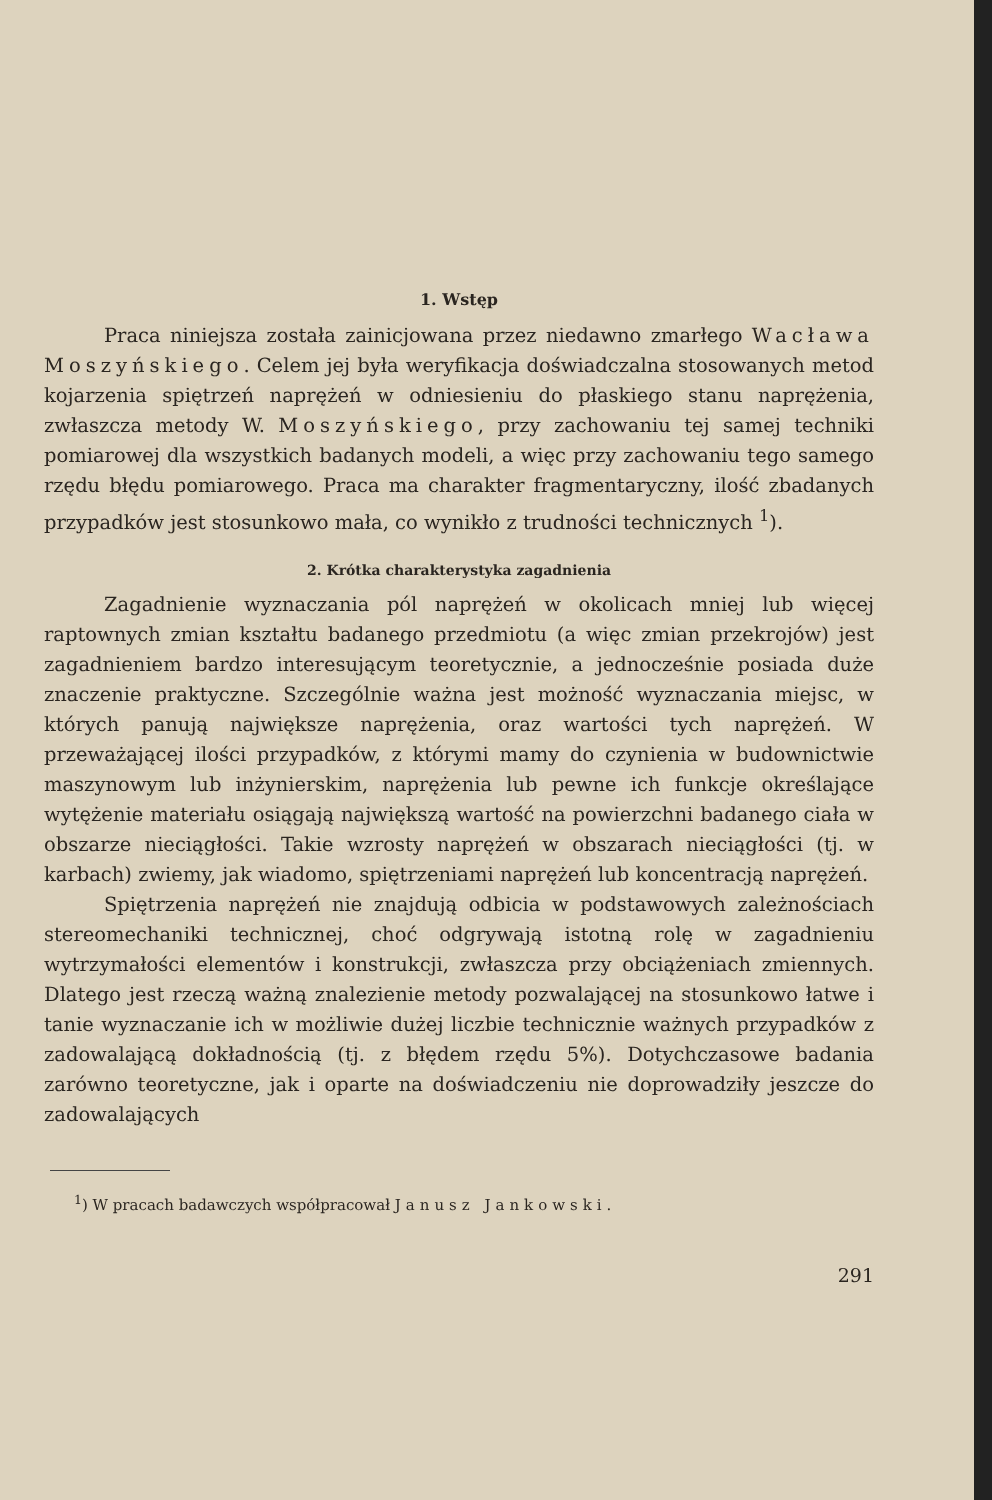1. Wstęp
Praca niniejsza została zainicjowana przez niedawno zmarłego Wacława Moszyńskiego. Celem jej była weryfikacja doświadczalna stosowanych metod kojarzenia spiętrzeń naprężeń w odniesieniu do płaskiego stanu naprężenia, zwłaszcza metody W. Moszyńskiego, przy zachowaniu tej samej techniki pomiarowej dla wszystkich badanych modeli, a więc przy zachowaniu tego samego rzędu błędu pomiarowego. Praca ma charakter fragmentaryczny, ilość zbadanych przypadków jest stosunkowo mała, co wynikło z trudności technicznych <sup>1</sup>).
2. Krótka charakterystyka zagadnienia
Zagadnienie wyznaczania pól naprężeń w okolicach mniej lub więcej raptownych zmian kształtu badanego przedmiotu (a więc zmian przekrojów) jest zagadnieniem bardzo interesującym teoretycznie, a jednocześnie posiada duże znaczenie praktyczne. Szczególnie ważna jest możność wyznaczania miejsc, w których panują największe naprężenia, oraz wartości tych naprężeń. W przeważającej ilości przypadków, z którymi mamy do czynienia w budownictwie maszynowym lub inżynierskim, naprężenia lub pewne ich funkcje określające wytężenie materiału osiągają największą wartość na powierzchni badanego ciała w obszarze nieciągłości. Takie wzrosty naprężeń w obszarach nieciągłości (tj. w karbach) zwiemy, jak wiadomo, spiętrzeniami naprężeń lub koncentracją naprężeń.
Spiętrzenia naprężeń nie znajdują odbicia w podstawowych zależnościach stereomechaniki technicznej, choć odgrywają istotną rolę w zagadnieniu wytrzymałości elementów i konstrukcji, zwłaszcza przy obciążeniach zmiennych. Dlatego jest rzeczą ważną znalezienie metody pozwalającej na stosunkowo łatwe i tanie wyznaczanie ich w możliwie dużej liczbie technicznie ważnych przypadków z zadowalającą dokładnością (tj. z błędem rzędu 5%). Dotychczasowe badania zarówno teoretyczne, jak i oparte na doświadczeniu nie doprowadziły jeszcze do zadowalających
<sup>1</sup>) W pracach badawczych współpracował Janusz Jankowski.
291